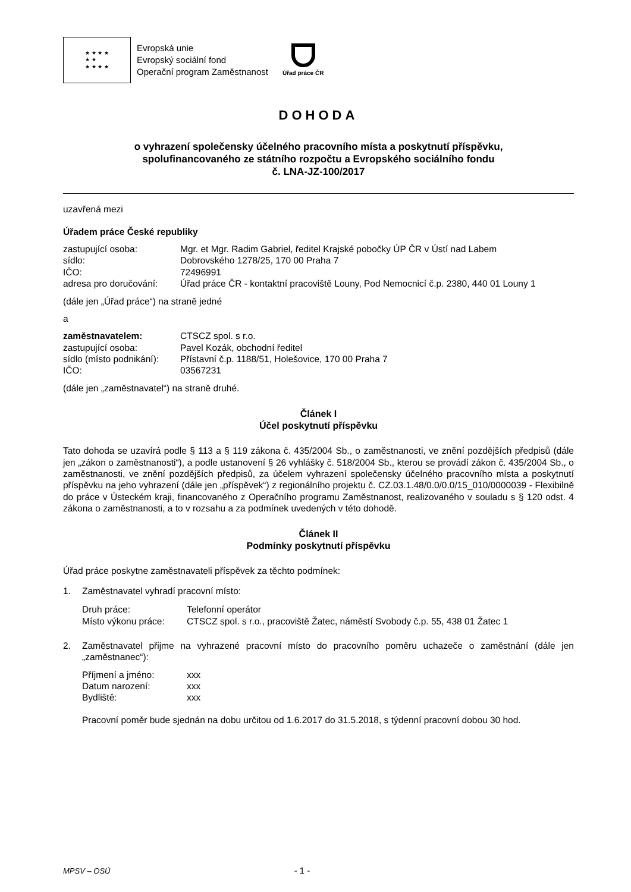★ ★ ★ ★
★ ★
★ ★ ★ ★
Evropská unie
Evropský sociální fond
Operační program Zaměstnanost
Úřad práce ČR
DOHODA
o vyhrazení společensky účelného pracovního místa a poskytnutí příspěvku,
spolufinancovaného ze státního rozpočtu a Evropského sociálního fondu
č. LNA-JZ-100/2017
uzavřená mezi
Úřadem práce České republiky
zastupující osoba: Mgr. et Mgr. Radim Gabriel, ředitel Krajské pobočky ÚP ČR v Ústí nad Labem
sídlo: Dobrovského 1278/25, 170 00 Praha 7
IČO: 72496991
adresa pro doručování: Úřad práce ČR - kontaktní pracoviště Louny, Pod Nemocnicí č.p. 2380, 440 01 Louny 1
(dále jen „Úřad práce“) na straně jedné
a
zaměstnavatelem: CTSCZ spol. s r.o.
zastupující osoba: Pavel Kozák, obchodní ředitel
sídlo (místo podnikání): Přístavní č.p. 1188/51, Holešovice, 170 00 Praha 7
IČO: 03567231
(dále jen „zaměstnavatel“) na straně druhé.
Článek I
Účel poskytnutí příspěvku
Tato dohoda se uzavírá podle § 113 a § 119 zákona č. 435/2004 Sb., o zaměstnanosti, ve znění pozdějších předpisů (dále jen „zákon o zaměstnanosti“), a podle ustanovení § 26 vyhlášky č. 518/2004 Sb., kterou se provádí zákon č. 435/2004 Sb., o zaměstnanosti, ve znění pozdějších předpisů, za účelem vyhrazení společensky účelného pracovního místa a poskytnutí příspěvku na jeho vyhrazení (dále jen „příspěvek“) z regionálního projektu č. CZ.03.1.48/0.0/0.0/15_010/0000039 - Flexibilně do práce v Ústeckém kraji, financovaného z Operačního programu Zaměstnanost, realizovaného v souladu s § 120 odst. 4 zákona o zaměstnanosti, a to v rozsahu a za podmínek uvedených v této dohodě.
Článek II
Podmínky poskytnutí příspěvku
Úřad práce poskytne zaměstnavateli příspěvek za těchto podmínek:
1. Zaměstnavatel vyhradí pracovní místo:
Druh práce: Telefonní operátor
Místo výkonu práce: CTSCZ spol. s r.o., pracoviště Žatec, náměstí Svobody č.p. 55, 438 01 Žatec 1
2. Zaměstnavatel přijme na vyhrazené pracovní místo do pracovního poměru uchazeče o zaměstnání (dále jen „zaměstnanec“):
Příjmení a jméno: xxx
Datum narození: xxx
Bydliště: xxx
Pracovní poměr bude sjednán na dobu určitou od 1.6.2017 do 31.5.2018, s týdenní pracovní dobou 30 hod.
MPSV – OSÚ - 1 -